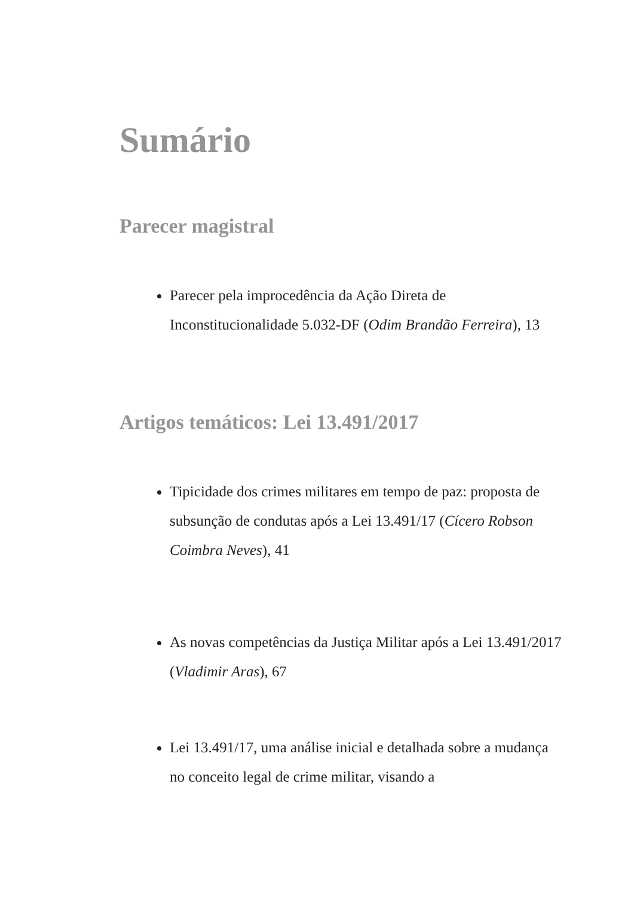Sumário
Parecer magistral
Parecer pela improcedência da Ação Direta de Inconstitucionalidade 5.032-DF (Odim Brandão Ferreira), 13
Artigos temáticos: Lei 13.491/2017
Tipicidade dos crimes militares em tempo de paz: proposta de subsunção de condutas após a Lei 13.491/17 (Cícero Robson Coimbra Neves), 41
As novas competências da Justiça Militar após a Lei 13.491/2017 (Vladimir Aras), 67
Lei 13.491/17, uma análise inicial e detalhada sobre a mudança no conceito legal de crime militar, visando a